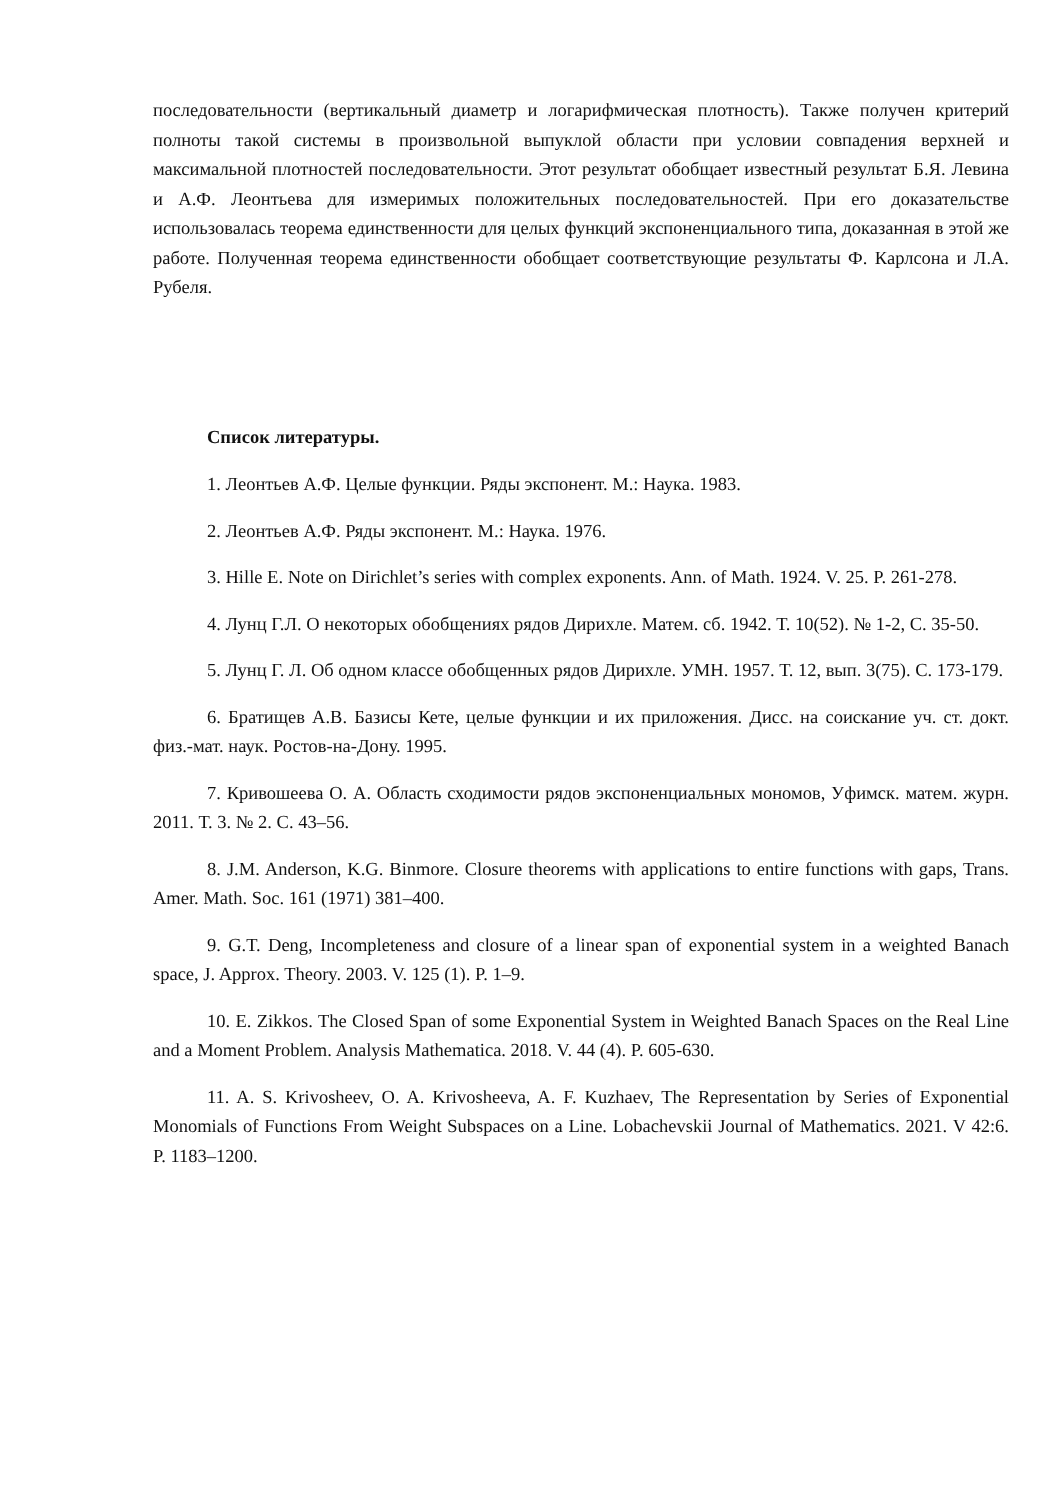последовательности (вертикальный диаметр и логарифмическая плотность). Также получен критерий полноты такой системы в произвольной выпуклой области при условии совпадения верхней и максимальной плотностей последовательности. Этот результат обобщает известный результат Б.Я. Левина и А.Ф. Леонтьева для измеримых положительных последовательностей. При его доказательстве использовалась теорема единственности для целых функций экспоненциального типа, доказанная в этой же работе. Полученная теорема единственности обобщает соответствующие результаты Ф. Карлсона и Л.А. Рубеля.
Список литературы.
1. Леонтьев А.Ф. Целые функции. Ряды экспонент. М.: Наука. 1983.
2. Леонтьев А.Ф. Ряды экспонент. М.: Наука. 1976.
3. Hille E. Note on Dirichlet’s series with complex exponents. Ann. of Math. 1924. V. 25. P. 261-278.
4. Лунц Г.Л. О некоторых обобщениях рядов Дирихле. Матем. сб. 1942. Т. 10(52). № 1-2, С. 35-50.
5. Лунц Г. Л. Об одном классе обобщенных рядов Дирихле. УМН. 1957. Т. 12, вып. 3(75). С. 173-179.
6. Братищев А.В. Базисы Кете, целые функции и их приложения. Дисс. на соискание уч. ст. докт. физ.-мат. наук. Ростов-на-Дону. 1995.
7. Кривошеева О. А. Область сходимости рядов экспоненциальных мономов, Уфимск. матем. журн. 2011. Т. 3. № 2. С. 43–56.
8. J.M. Anderson, K.G. Binmore. Closure theorems with applications to entire functions with gaps, Trans. Amer. Math. Soc. 161 (1971) 381–400.
9. G.T. Deng, Incompleteness and closure of a linear span of exponential system in a weighted Banach space, J. Approx. Theory. 2003. V. 125 (1). P. 1–9.
10. E. Zikkos. The Closed Span of some Exponential System in Weighted Banach Spaces on the Real Line and a Moment Problem. Analysis Mathematica. 2018. V. 44 (4). P. 605-630.
11. A. S. Krivosheev, O. A. Krivosheeva, A. F. Kuzhaev, The Representation by Series of Exponential Monomials of Functions From Weight Subspaces on a Line. Lobachevskii Journal of Mathematics. 2021. V 42:6. P. 1183–1200.